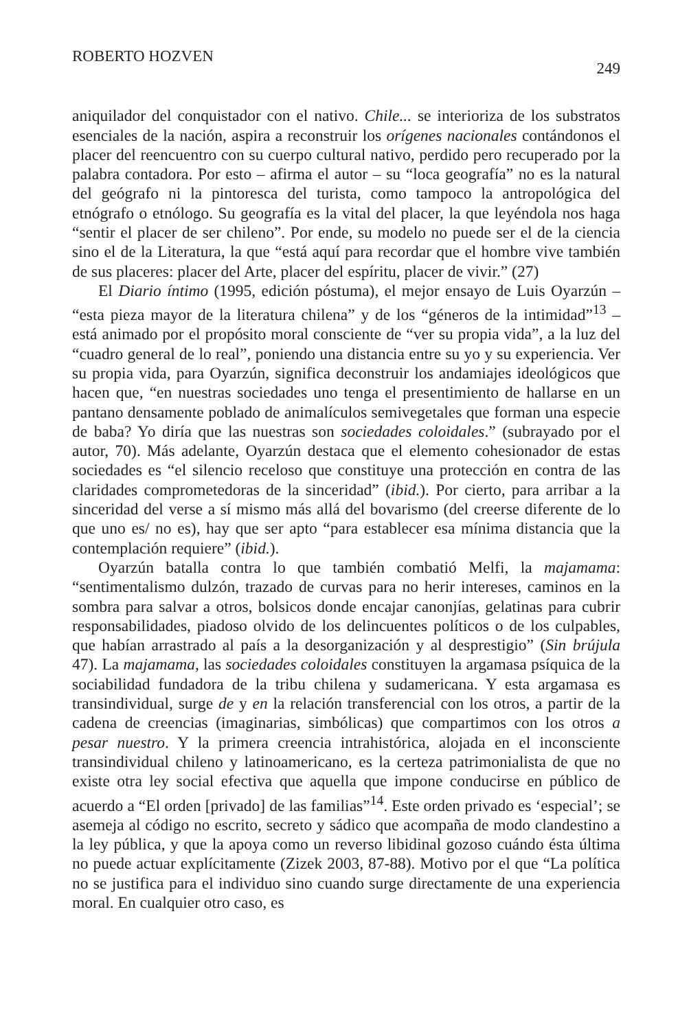ROBERTO HOZVEN 249
aniquilador del conquistador con el nativo. Chile... se interioriza de los substratos esenciales de la nación, aspira a reconstruir los orígenes nacionales contándonos el placer del reencuentro con su cuerpo cultural nativo, perdido pero recuperado por la palabra contadora. Por esto – afirma el autor – su “loca geografía” no es la natural del geógrafo ni la pintoresca del turista, como tampoco la antropológica del etnógrafo o etnólogo. Su geografía es la vital del placer, la que leyéndola nos haga “sentir el placer de ser chileno”. Por ende, su modelo no puede ser el de la ciencia sino el de la Literatura, la que “está aquí para recordar que el hombre vive también de sus placeres: placer del Arte, placer del espíritu, placer de vivir.” (27)
El Diario íntimo (1995, edición póstuma), el mejor ensayo de Luis Oyarzún – “esta pieza mayor de la literatura chilena” y de los “géneros de la intimidad”<sup>13</sup> – está animado por el propósito moral consciente de “ver su propia vida”, a la luz del “cuadro general de lo real”, poniendo una distancia entre su yo y su experiencia. Ver su propia vida, para Oyarzún, significa deconstruir los andamiajes ideológicos que hacen que, “en nuestras sociedades uno tenga el presentimiento de hallarse en un pantano densamente poblado de animalículos semivegetales que forman una especie de baba? Yo diría que las nuestras son sociedades coloidales.” (subrayado por el autor, 70). Más adelante, Oyarzún destaca que el elemento cohesionador de estas sociedades es “el silencio receloso que constituye una protección en contra de las claridades comprometedoras de la sinceridad” (ibid.). Por cierto, para arribar a la sinceridad del verse a sí mismo más allá del bovarismo (del creerse diferente de lo que uno es/ no es), hay que ser apto “para establecer esa mínima distancia que la contemplación requiere” (ibid.).
Oyarzún batalla contra lo que también combatió Melfi, la majamama: “sentimentalismo dulzón, trazado de curvas para no herir intereses, caminos en la sombra para salvar a otros, bolsicos donde encajar canonjías, gelatinas para cubrir responsabilidades, piadoso olvido de los delincuentes políticos o de los culpables, que habían arrastrado al país a la desorganización y al desprestigio” (Sin brújula 47). La majamama, las sociedades coloidales constituyen la argamasa psíquica de la sociabilidad fundadora de la tribu chilena y sudamericana. Y esta argamasa es transindividual, surge de y en la relación transferencial con los otros, a partir de la cadena de creencias (imaginarias, simbólicas) que compartimos con los otros a pesar nuestro. Y la primera creencia intrahistórica, alojada en el inconsciente transindividual chileno y latinoamericano, es la certeza patrimonialista de que no existe otra ley social efectiva que aquella que impone conducirse en público de acuerdo a “El orden [privado] de las familias”<sup>14</sup>. Este orden privado es ‘especial’; se asemeja al código no escrito, secreto y sádico que acompaña de modo clandestino a la ley pública, y que la apoya como un reverso libidinal gozoso cuándo ésta última no puede actuar explícitamente (Zizek 2003, 87-88). Motivo por el que “La política no se justifica para el individuo sino cuando surge directamente de una experiencia moral. En cualquier otro caso, es